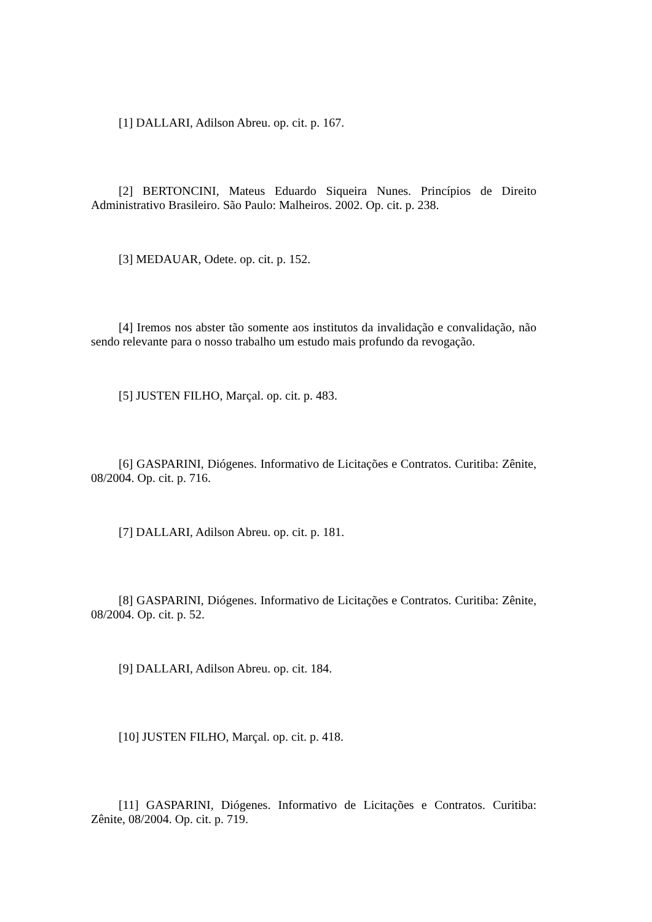[1] DALLARI, Adilson Abreu. op. cit. p. 167.
[2] BERTONCINI, Mateus Eduardo Siqueira Nunes. Princípios de Direito Administrativo Brasileiro. São Paulo: Malheiros. 2002. Op. cit. p. 238.
[3] MEDAUAR, Odete. op. cit. p. 152.
[4] Iremos nos abster tão somente aos institutos da invalidação e convalidação, não sendo relevante para o nosso trabalho um estudo mais profundo da revogação.
[5] JUSTEN FILHO, Marçal. op. cit. p. 483.
[6] GASPARINI, Diógenes. Informativo de Licitações e Contratos. Curitiba: Zênite, 08/2004. Op. cit. p. 716.
[7] DALLARI, Adilson Abreu. op. cit. p. 181.
[8] GASPARINI, Diógenes. Informativo de Licitações e Contratos. Curitiba: Zênite, 08/2004. Op. cit. p. 52.
[9] DALLARI, Adilson Abreu. op. cit. 184.
[10] JUSTEN FILHO, Marçal. op. cit. p. 418.
[11] GASPARINI, Diógenes. Informativo de Licitações e Contratos. Curitiba: Zênite, 08/2004. Op. cit. p. 719.